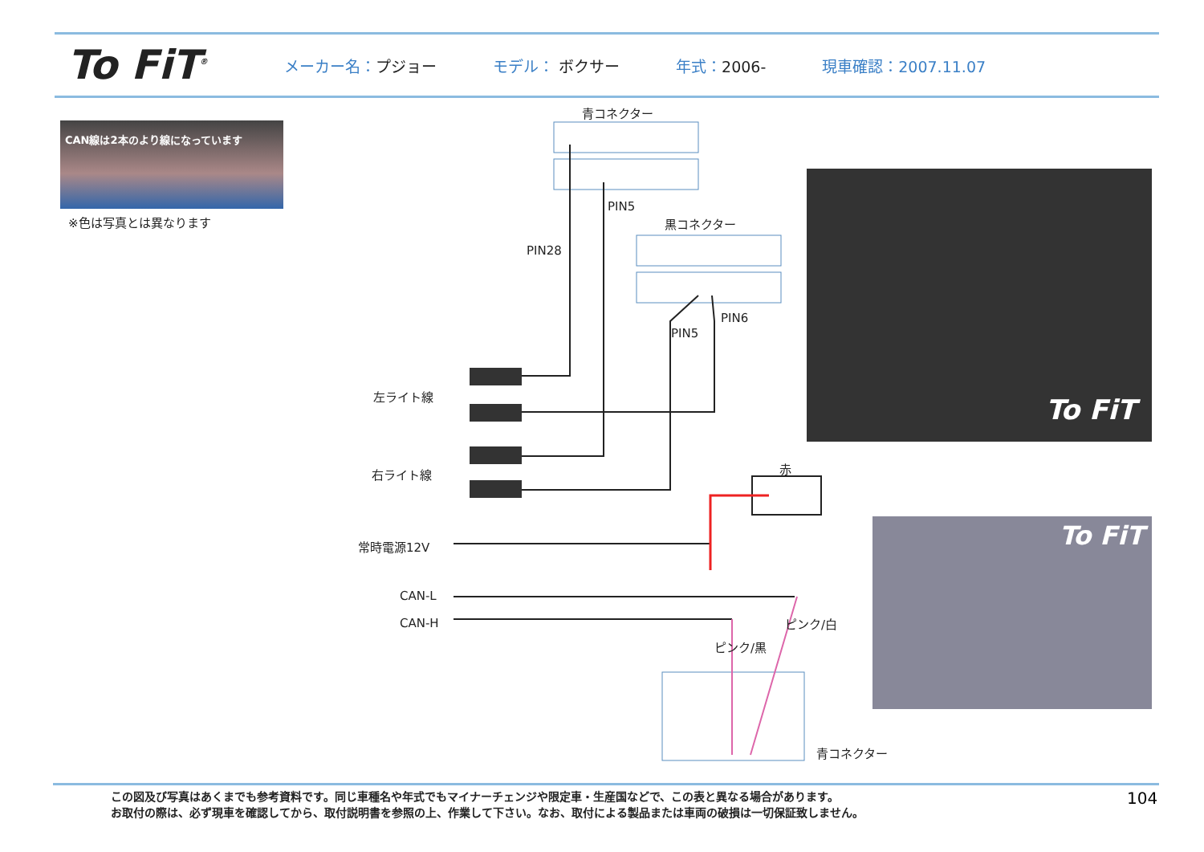To FiT<sup>®</sup>
メーカー名：プジョー モデル： ボクサー 年式：2006- 現車確認：2007.11.07
CAN線は2本のより線になっています
※色は写真とは異なります
青コネクター
PIN5
黒コネクター
PIN28
PIN6
PIN5
左ライト線
右ライト線 赤
常時電源12V
CAN-L
CAN-H ピンク/白
ピンク/黒
青コネクター
To FiT
To FiT
この図及び写真はあくまでも参考資料です。同じ車種名や年式でもマイナーチェンジや限定車・生産国などで、この表と異なる場合があります。
お取付の際は、必ず現車を確認してから、取付説明書を参照の上、作業して下さい。なお、取付による製品または車両の破損は一切保証致しません。
104